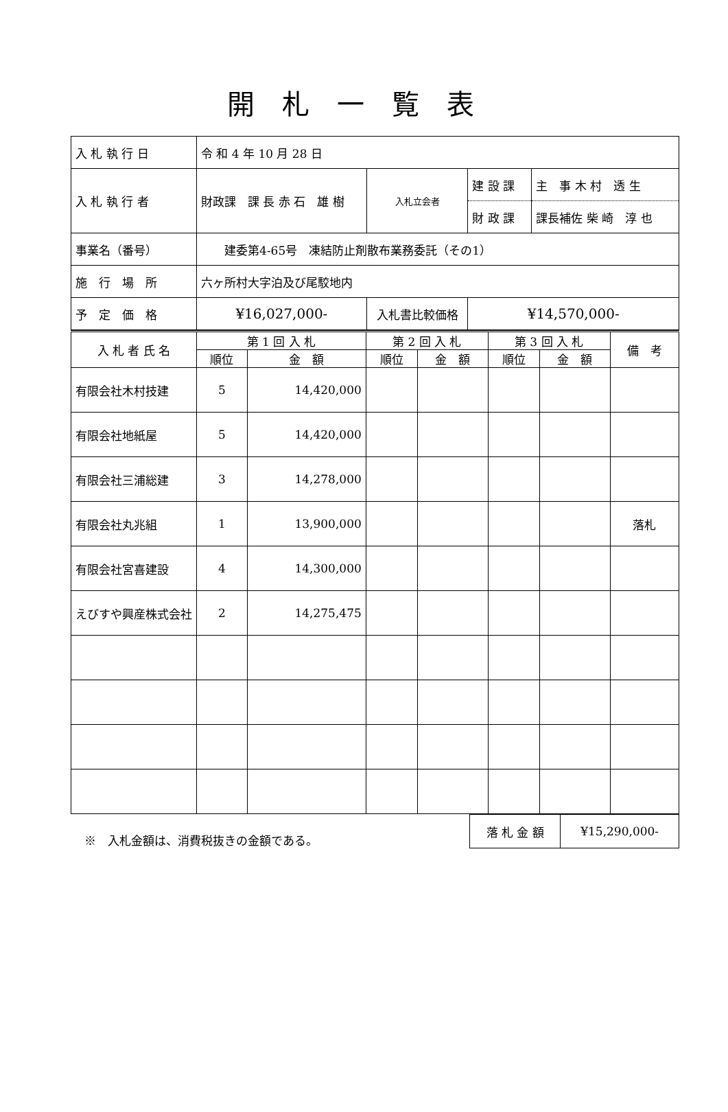開札一覧表
| 入 札 執 行 日 | 令 和 4 年 10 月 28 日 | | | |
| 入 札 執 行 者 | 財政課 課 長 赤 石 雄 樹 | 入札立会者 | / 建 設 課 / 主 事 木 村 透 生 / / 財 政 課 / 課長補佐 柴 崎 淳 也 / | |
| 事業名（番号） | 建委第4-65号 凍結防止剤散布業務委託（その1） | | | |
| 施 行 場 所 | 六ヶ所村大字泊及び尾駮地内 | | | |
| 予 定 価 格 | ¥16,027,000- | 入札書比較価格 | | ¥14,570,000- |
| 入 札 者 氏 名 | 第 1 回 入 札 | | 第 2 回 入 札 | | 第 3 回 入 札 | | 備 考 |
| --- | --- | --- | --- | --- | --- | --- | --- |
| | 順位 | 金 額 | 順位 | 金 額 | 順位 | 金 額 | |
| 有限会社木村技建 | 5 | 14,420,000 | | | | | |
| 有限会社地紙屋 | 5 | 14,420,000 | | | | | |
| 有限会社三浦総建 | 3 | 14,278,000 | | | | | |
| 有限会社丸兆組 | 1 | 13,900,000 | | | | | 落札 |
| 有限会社宮喜建設 | 4 | 14,300,000 | | | | | |
| えびすや興産株式会社 | 2 | 14,275,475 | | | | | |
※　入札金額は、消費税抜きの金額である。
| 落 札 金 額 | ¥15,290,000- |